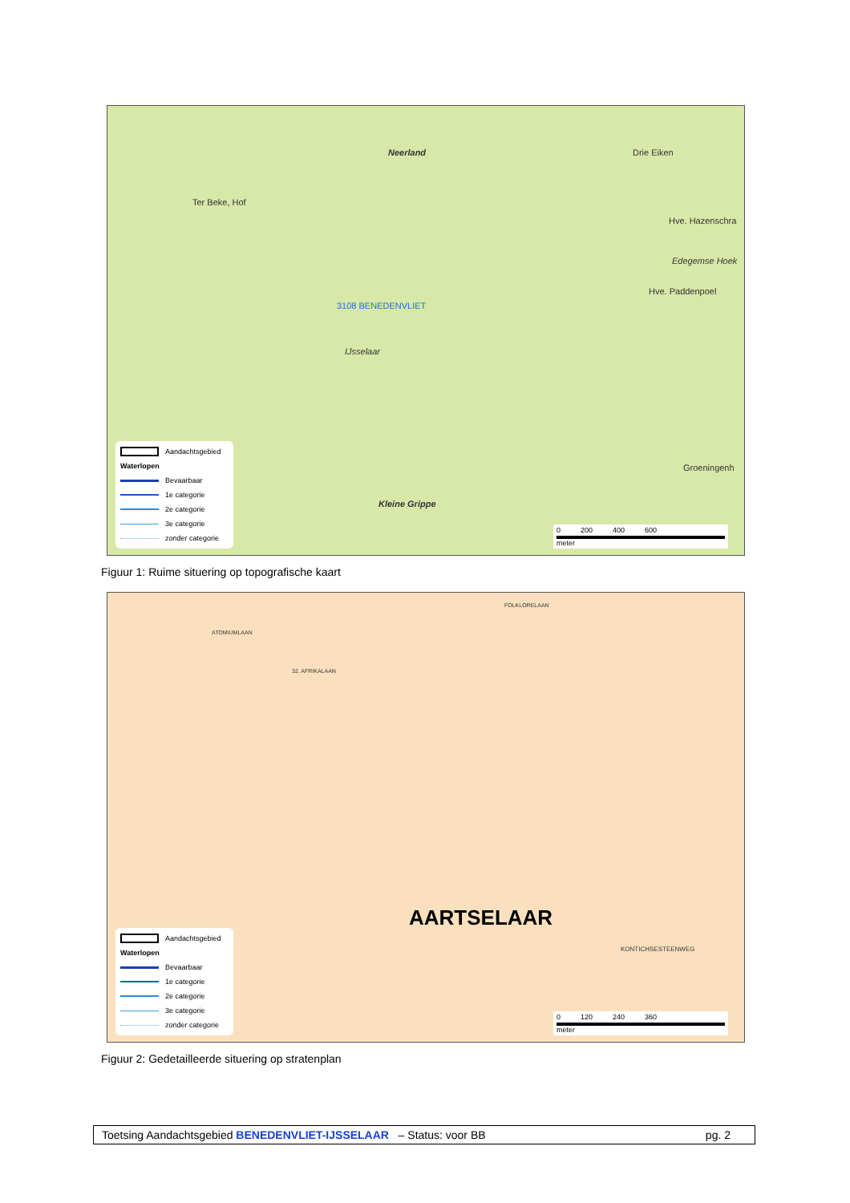Neerland
Ter Beke, Hof
Drie Eiken
Hve. Hazenschra
Edegemse Hoek
Hve. Paddenpoel
3108 BENEDENVLIET
IJsselaar
Kleine Grippe
Groeningenh
Aandachtsgebied
Waterlopen
Bevaarbaar
1e categorie
2e categorie
3e categorie
zonder categorie
0 200 400 600
meter
Figuur 1: Ruime situering op topografische kaart
ATOMIUMLAAN
32. AFRIKALAAN
FOLKLORELAAN
AARTSELAAR
KONTICHSESTEENWEG
Aandachtsgebied
Waterlopen
Bevaarbaar
1e categorie
2e categorie
3e categorie
zonder categorie
0 120 240 360
meter
Figuur 2: Gedetailleerde situering op stratenplan
Toetsing Aandachtsgebied BENEDENVLIET-IJSSELAAR – Status: voor BB pg. 2